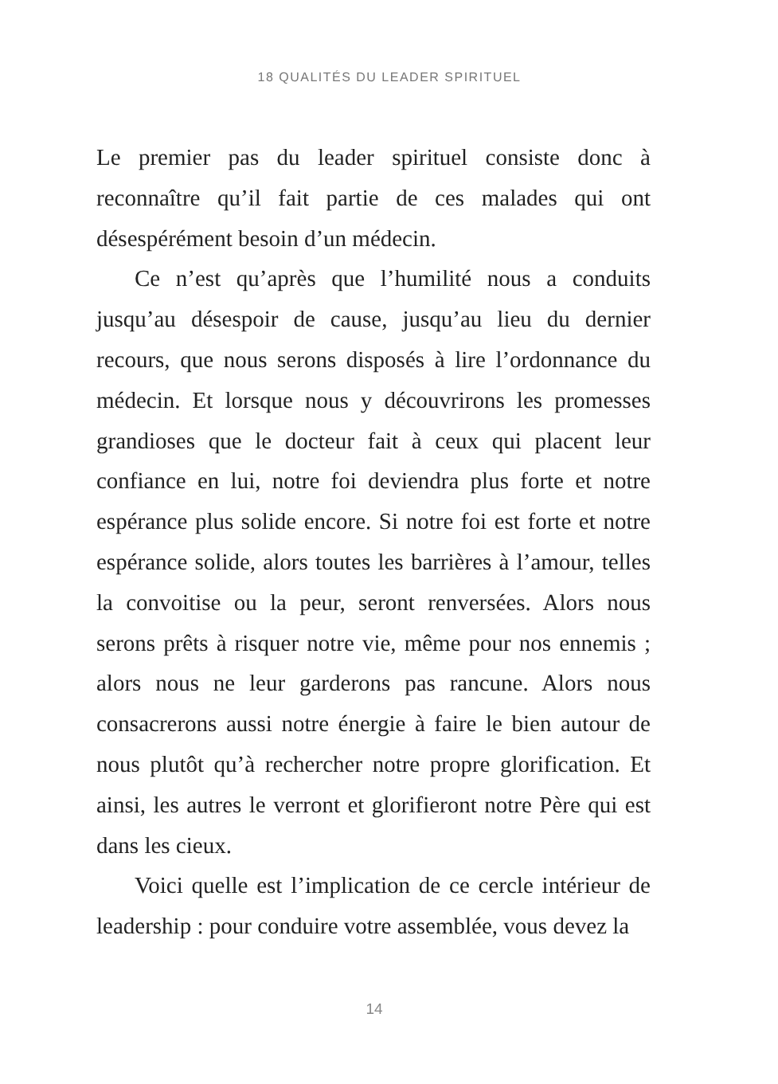18 QUALITÉS DU LEADER SPIRITUEL
Le premier pas du leader spirituel consiste donc à recon­naître qu’il fait partie de ces malades qui ont désespérément besoin d’un médecin.
Ce n’est qu’après que l’humilité nous a conduits jusqu’au désespoir de cause, jusqu’au lieu du dernier recours, que nous serons disposés à lire l’ordonnance du médecin. Et lorsque nous y découvrirons les promesses grandioses que le docteur fait à ceux qui placent leur confiance en lui, notre foi deviendra plus forte et notre espérance plus solide encore. Si notre foi est forte et notre espérance solide, alors toutes les barrières à l’amour, telles la convoitise ou la peur, seront renversées. Alors nous serons prêts à risquer notre vie, même pour nos ennemis ; alors nous ne leur garderons pas rancune. Alors nous consacrerons aussi notre énergie à faire le bien autour de nous plutôt qu’à rechercher notre propre glorification. Et ainsi, les autres le verront et glorifieront notre Père qui est dans les cieux.
Voici quelle est l’implication de ce cercle intérieur de leadership : pour conduire votre assemblée, vous devez la
14